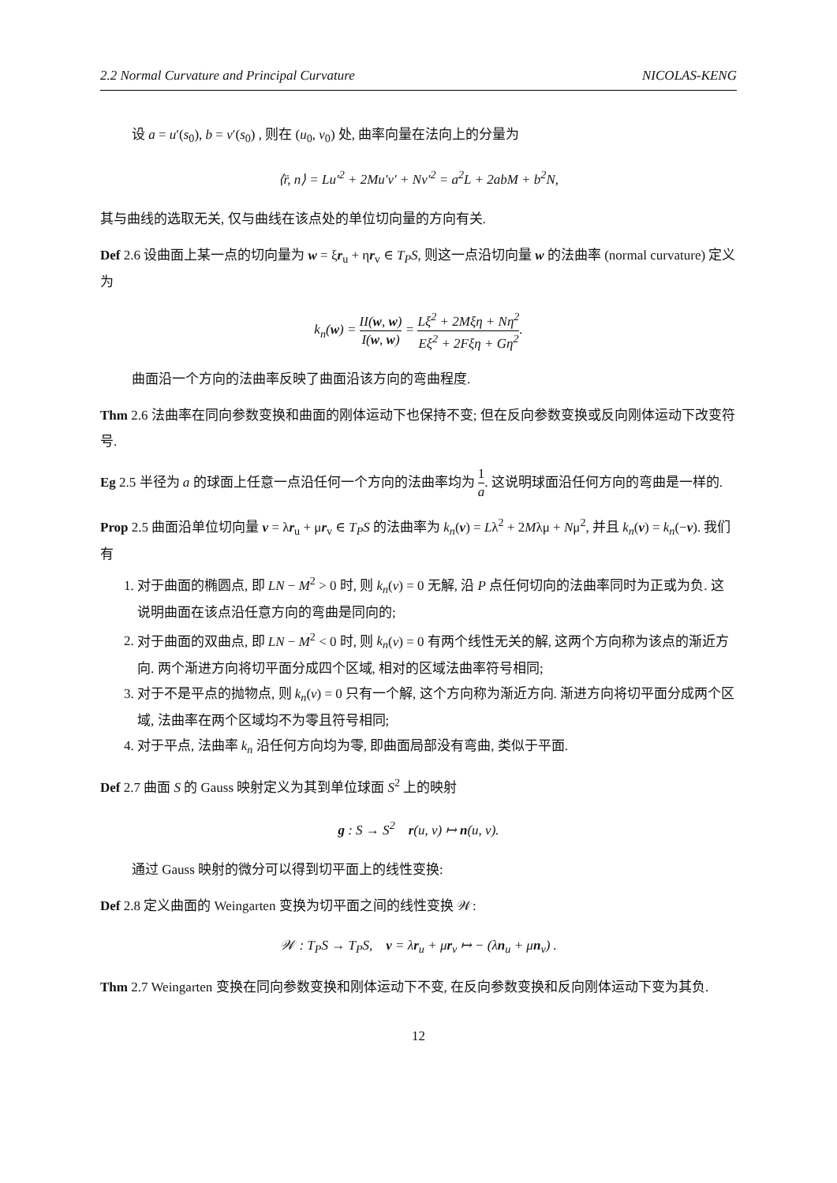2.2 Normal Curvature and Principal Curvature NICOLAS-KENG
设 a = u′(s<sub>0</sub>), b = v′(s<sub>0</sub>) , 则在 (u<sub>0</sub>, v<sub>0</sub>) 处, 曲率向量在法向上的分量为
⟨r̈, n⟩ = Lu′<sup>2</sup> + 2Mu′v′ + Nv′<sup>2</sup> = a<sup>2</sup>L + 2abM + b<sup>2</sup>N,
其与曲线的选取无关, 仅与曲线在该点处的单位切向量的方向有关.
Def 2.6 设曲面上某一点的切向量为 w = ξr<sub>u</sub> + ηr<sub>v</sub> ∈ T<sub>P</sub>S, 则这一点沿切向量 w 的法曲率 (normal curvature) 定义为
k<sub>n</sub>(w) = II(w, w) I(w, w) = Lξ<sup>2</sup> + 2Mξη + Nη<sup>2</sup> Eξ<sup>2</sup> + 2Fξη + Gη<sup>2</sup>.
曲面沿一个方向的法曲率反映了曲面沿该方向的弯曲程度.
Thm 2.6 法曲率在同向参数变换和曲面的刚体运动下也保持不变; 但在反向参数变换或反向刚体运动下改变符号.
Eg 2.5 半径为 a 的球面上任意一点沿任何一个方向的法曲率均为 1 a. 这说明球面沿任何方向的弯曲是一样的.
Prop 2.5 曲面沿单位切向量 v = λr<sub>u</sub> + μr<sub>v</sub> ∈ T<sub>P</sub>S 的法曲率为 k<sub>n</sub>(v) = Lλ<sup>2</sup> + 2Mλμ + Nμ<sup>2</sup>, 并且 k<sub>n</sub>(v) = k<sub>n</sub>(−v). 我们有
1. 对于曲面的椭圆点, 即 LN − M<sup>2</sup> > 0 时, 则 k<sub>n</sub>(v) = 0 无解, 沿 P 点任何切向的法曲率同时为正或为负. 这说明曲面在该点沿任意方向的弯曲是同向的;
2. 对于曲面的双曲点, 即 LN − M<sup>2</sup> < 0 时, 则 k<sub>n</sub>(v) = 0 有两个线性无关的解, 这两个方向称为该点的渐近方向. 两个渐进方向将切平面分成四个区域, 相对的区域法曲率符号相同;
3. 对于不是平点的抛物点, 则 k<sub>n</sub>(v) = 0 只有一个解, 这个方向称为渐近方向. 渐进方向将切平面分成两个区域, 法曲率在两个区域均不为零且符号相同;
4. 对于平点, 法曲率 k<sub>n</sub> 沿任何方向均为零, 即曲面局部没有弯曲, 类似于平面.
Def 2.7 曲面 S 的 Gauss 映射定义为其到单位球面 S<sup>2</sup> 上的映射
g : S → S<sup>2</sup> r(u, v) ↦ n(u, v).
通过 Gauss 映射的微分可以得到切平面上的线性变换:
Def 2.8 定义曲面的 Weingarten 变换为切平面之间的线性变换 𝒲:
𝒲 : T<sub>P</sub>S → T<sub>P</sub>S, v = λr<sub>u</sub> + μr<sub>v</sub> ↦ − (λn<sub>u</sub> + μn<sub>v</sub>) .
Thm 2.7 Weingarten 变换在同向参数变换和刚体运动下不变, 在反向参数变换和反向刚体运动下变为其负.
12